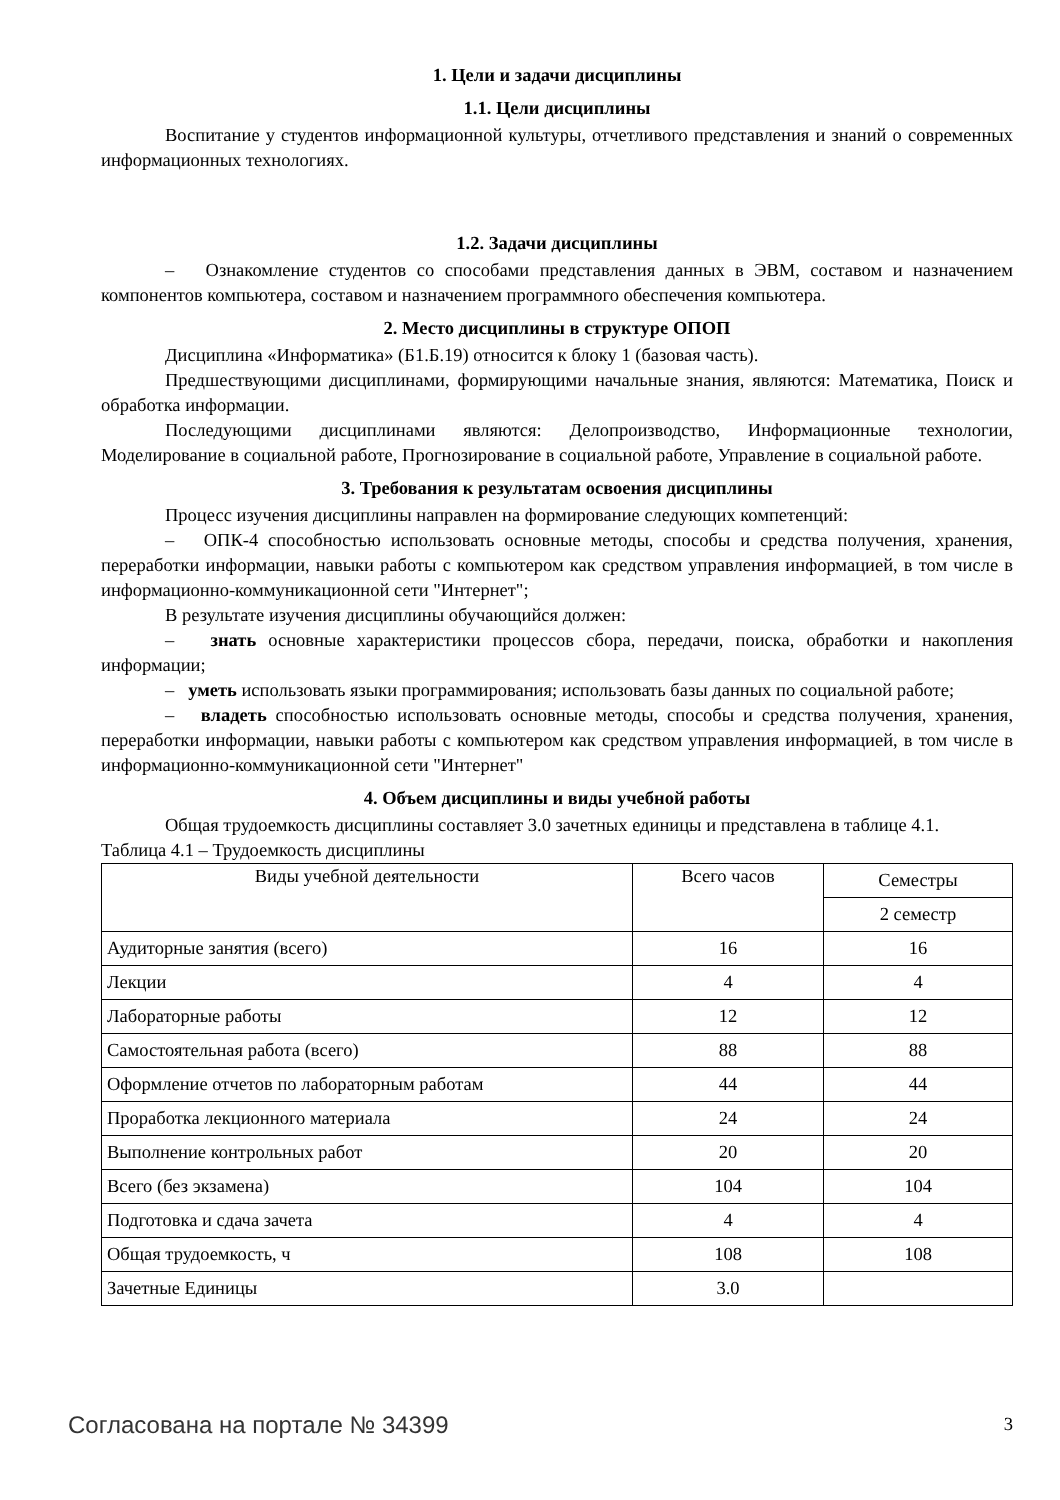1. Цели и задачи дисциплины
1.1. Цели дисциплины
Воспитание у студентов информационной культуры, отчетливого представления и знаний о современных информационных технологиях.
1.2. Задачи дисциплины
– Ознакомление студентов со способами представления данных в ЭВМ, составом и назначением компонентов компьютера, составом и назначением программного обеспечения компьютера.
2. Место дисциплины в структуре ОПОП
Дисциплина «Информатика» (Б1.Б.19) относится к блоку 1 (базовая часть).
Предшествующими дисциплинами, формирующими начальные знания, являются: Математика, Поиск и обработка информации.
Последующими дисциплинами являются: Делопроизводство, Информационные технологии, Моделирование в социальной работе, Прогнозирование в социальной работе, Управление в социальной работе.
3. Требования к результатам освоения дисциплины
Процесс изучения дисциплины направлен на формирование следующих компетенций:
– ОПК-4 способностью использовать основные методы, способы и средства получения, хранения, переработки информации, навыки работы с компьютером как средством управления информацией, в том числе в информационно-коммуникационной сети "Интернет";
В результате изучения дисциплины обучающийся должен:
– знать основные характеристики процессов сбора, передачи, поиска, обработки и накопления информации;
– уметь использовать языки программирования; использовать базы данных по социальной работе;
– владеть способностью использовать основные методы, способы и средства получения, хранения, переработки информации, навыки работы с компьютером как средством управления информацией, в том числе в информационно-коммуникационной сети "Интернет"
4. Объем дисциплины и виды учебной работы
Общая трудоемкость дисциплины составляет 3.0 зачетных единицы и представлена в таблице 4.1.
Таблица 4.1 – Трудоемкость дисциплины
| Виды учебной деятельности | Всего часов | Семестры |
| | | 2 семестр |
| Аудиторные занятия (всего) | 16 | 16 |
| Лекции | 4 | 4 |
| Лабораторные работы | 12 | 12 |
| Самостоятельная работа (всего) | 88 | 88 |
| Оформление отчетов по лабораторным работам | 44 | 44 |
| Проработка лекционного материала | 24 | 24 |
| Выполнение контрольных работ | 20 | 20 |
| Всего (без экзамена) | 104 | 104 |
| Подготовка и сдача зачета | 4 | 4 |
| Общая трудоемкость, ч | 108 | 108 |
| Зачетные Единицы | 3.0 | |
Согласована на портале № 34399 3